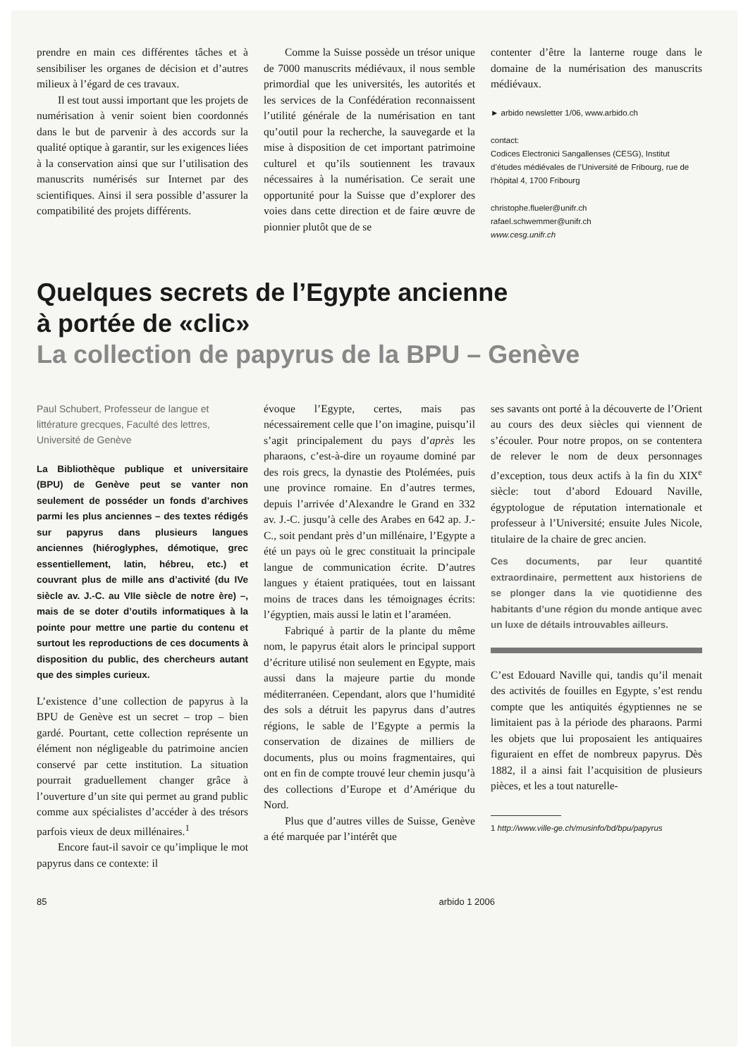prendre en main ces différentes tâches et à sensibiliser les organes de décision et d’autres milieux à l’égard de ces travaux.
Il est tout aussi important que les projets de numérisation à venir soient bien coordonnés dans le but de parvenir à des accords sur la qualité optique à garantir, sur les exigences liées à la conservation ainsi que sur l’utilisation des manuscrits numérisés sur Internet par des scientifiques. Ainsi il sera possible d’assurer la compatibilité des projets différents.
Comme la Suisse possède un trésor unique de 7000 manuscrits médiévaux, il nous semble primordial que les universités, les autorités et les services de la Confédération reconnaissent l’utilité générale de la numérisation en tant qu’outil pour la recherche, la sauvegarde et la mise à disposition de cet important patrimoine culturel et qu’ils soutiennent les travaux nécessaires à la numérisation. Ce serait une opportunité pour la Suisse que d’explorer des voies dans cette direction et de faire œuvre de pionnier plutôt que de se
contenter d’être la lanterne rouge dans le domaine de la numérisation des manuscrits médiévaux.
► arbido newsletter 1/06, www.arbido.ch
contact:
Codices Electronici Sangallenses (CESG), Institut d’études médiévales de l’Université de Fribourg, rue de l’hôpital 4, 1700 Fribourg
christophe.flueler@unifr.ch
rafael.schwemmer@unifr.ch
www.cesg.unifr.ch
Quelques secrets de l’Egypte ancienne
à portée de «clic»
La collection de papyrus de la BPU – Genève
Paul Schubert, Professeur de langue et littérature grecques, Faculté des lettres, Université de Genève
La Bibliothèque publique et universitaire (BPU) de Genève peut se vanter non seulement de posséder un fonds d’archives parmi les plus anciennes – des textes rédigés sur papyrus dans plusieurs langues anciennes (hiéroglyphes, démotique, grec essentiellement, latin, hébreu, etc.) et couvrant plus de mille ans d’activité (du IVe siècle av. J.-C. au VIIe siècle de notre ère) –, mais de se doter d’outils informatiques à la pointe pour mettre une partie du contenu et surtout les reproductions de ces documents à disposition du public, des chercheurs autant que des simples curieux.
L’existence d’une collection de papyrus à la BPU de Genève est un secret – trop – bien gardé. Pourtant, cette collection représente un élément non négligeable du patrimoine ancien conservé par cette institution. La situation pourrait graduellement changer grâce à l’ouverture d’un site qui permet au grand public comme aux spécialistes d’accéder à des trésors parfois vieux de deux millénaires.<sup>1</sup>
Encore faut-il savoir ce qu’implique le mot papyrus dans ce contexte: il
évoque l’Egypte, certes, mais pas nécessairement celle que l’on imagine, puisqu’il s’agit principalement du pays d’après les pharaons, c’est-à-dire un royaume dominé par des rois grecs, la dynastie des Ptolémées, puis une province romaine. En d’autres termes, depuis l’arrivée d’Alexandre le Grand en 332 av. J.-C. jusqu’à celle des Arabes en 642 ap. J.-C., soit pendant près d’un millénaire, l’Egypte a été un pays où le grec constituait la principale langue de communication écrite. D’autres langues y étaient pratiquées, tout en laissant moins de traces dans les témoignages écrits: l’égyptien, mais aussi le latin et l’araméen.
Fabriqué à partir de la plante du même nom, le papyrus était alors le principal support d’écriture utilisé non seulement en Egypte, mais aussi dans la majeure partie du monde méditerranéen. Cependant, alors que l’humidité des sols a détruit les papyrus dans d’autres régions, le sable de l’Egypte a permis la conservation de dizaines de milliers de documents, plus ou moins fragmentaires, qui ont en fin de compte trouvé leur chemin jusqu’à des collections d’Europe et d’Amérique du Nord.
Plus que d’autres villes de Suisse, Genève a été marquée par l’intérêt que
ses savants ont porté à la découverte de l’Orient au cours des deux siècles qui viennent de s’écouler. Pour notre propos, on se contentera de relever le nom de deux personnages d’exception, tous deux actifs à la fin du XIX<sup>e</sup> siècle: tout d’abord Edouard Naville, égyptologue de réputation internationale et professeur à l’Université; ensuite Jules Nicole, titulaire de la chaire de grec ancien.
Ces documents, par leur quantité extraordinaire, permettent aux historiens de se plonger dans la vie quotidienne des habitants d’une région du monde antique avec un luxe de détails introuvables ailleurs.
C’est Edouard Naville qui, tandis qu’il menait des activités de fouilles en Egypte, s’est rendu compte que les antiquités égyptiennes ne se limitaient pas à la période des pharaons. Parmi les objets que lui proposaient les antiquaires figuraient en effet de nombreux papyrus. Dès 1882, il a ainsi fait l’acquisition de plusieurs pièces, et les a tout naturelle-
1 http://www.ville-ge.ch/musinfo/bd/bpu/papyrus
85 arbido 1 2006